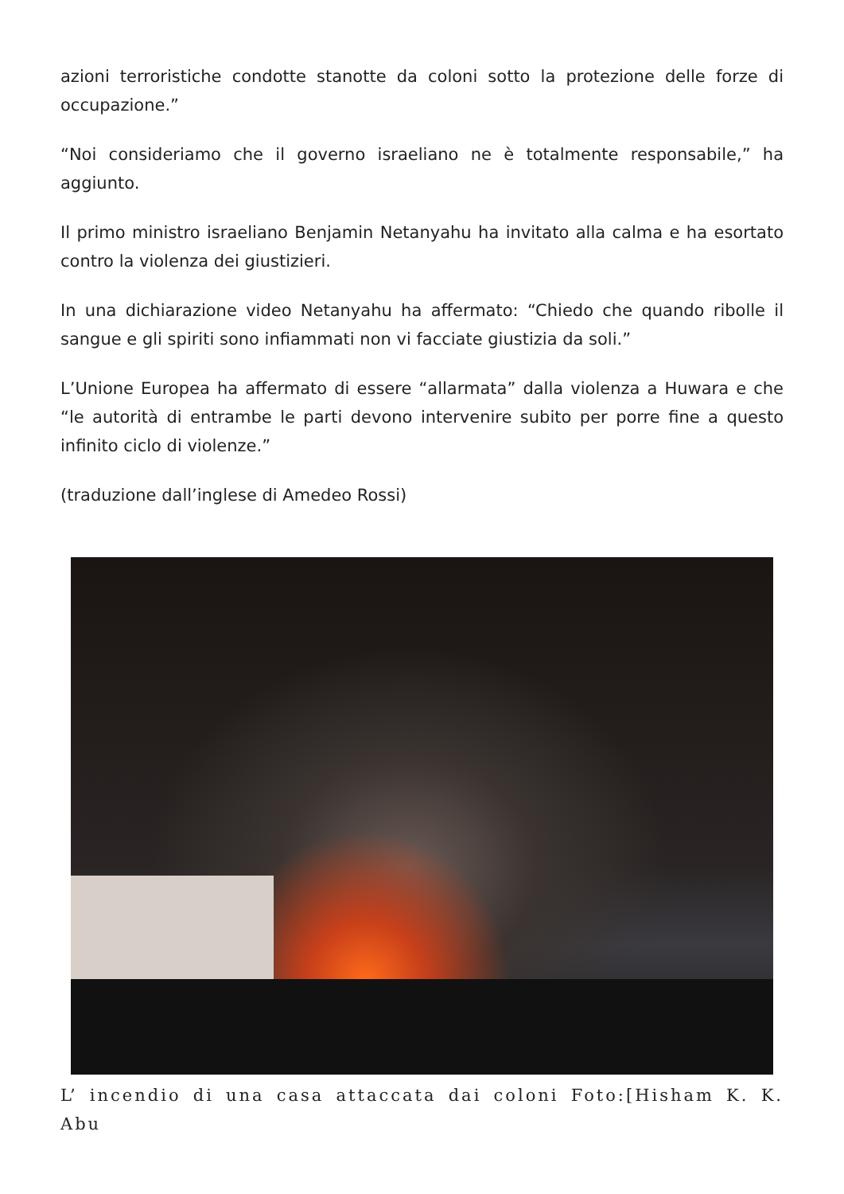azioni terroristiche condotte stanotte da coloni sotto la protezione delle forze di occupazione.”
“Noi consideriamo che il governo israeliano ne è totalmente responsabile,” ha aggiunto.
Il primo ministro israeliano Benjamin Netanyahu ha invitato alla calma e ha esortato contro la violenza dei giustizieri.
In una dichiarazione video Netanyahu ha affermato: “Chiedo che quando ribolle il sangue e gli spiriti sono infiammati non vi facciate giustizia da soli.”
L’Unione Europea ha affermato di essere “allarmata” dalla violenza a Huwara e che “le autorità di entrambe le parti devono intervenire subito per porre fine a questo infinito ciclo di violenze.”
(traduzione dall’inglese di Amedeo Rossi)
L’ incendio di una casa attaccata dai coloni Foto:[Hisham K. K. Abu